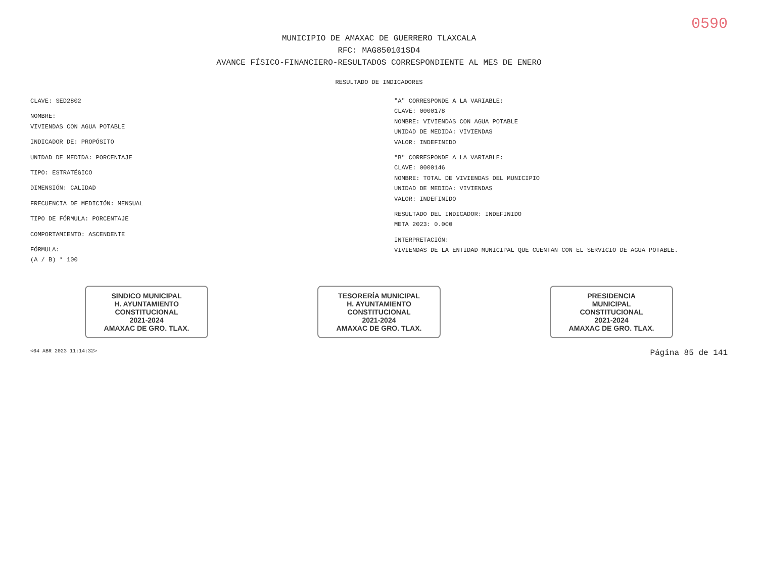0590
MUNICIPIO DE AMAXAC DE GUERRERO TLAXCALA
RFC: MAG850101SD4
AVANCE FÍSICO-FINANCIERO-RESULTADOS CORRESPONDIENTE AL MES DE ENERO
RESULTADO DE INDICADORES
CLAVE: SED2802
NOMBRE:
VIVIENDAS CON AGUA POTABLE
INDICADOR DE: PROPÓSITO
UNIDAD DE MEDIDA: PORCENTAJE
TIPO: ESTRATÉGICO
DIMENSIÓN: CALIDAD
FRECUENCIA DE MEDICIÓN: MENSUAL
TIPO DE FÓRMULA: PORCENTAJE
COMPORTAMIENTO: ASCENDENTE
FÓRMULA:
(A / B) * 100
"A" CORRESPONDE A LA VARIABLE:
CLAVE: 0000178
NOMBRE: VIVIENDAS CON AGUA POTABLE
UNIDAD DE MEDIDA: VIVIENDAS
VALOR: INDEFINIDO
"B" CORRESPONDE A LA VARIABLE:
CLAVE: 0000146
NOMBRE: TOTAL DE VIVIENDAS DEL MUNICIPIO
UNIDAD DE MEDIDA: VIVIENDAS
VALOR: INDEFINIDO
RESULTADO DEL INDICADOR: INDEFINIDO
META 2023: 0.000
INTERPRETACIÓN:
VIVIENDAS DE LA ENTIDAD MUNICIPAL QUE CUENTAN CON EL SERVICIO DE AGUA POTABLE.
SINDICO MUNICIPAL
H. AYUNTAMIENTO
CONSTITUCIONAL
2021-2024
AMAXAC DE GRO. TLAX.
TESORERÍA MUNICIPAL
H. AYUNTAMIENTO
CONSTITUCIONAL
2021-2024
AMAXAC DE GRO. TLAX.
PRESIDENCIA
MUNICIPAL
CONSTITUCIONAL
2021-2024
AMAXAC DE GRO. TLAX.
<04 ABR 2023 11:14:32> Página 85 de 141